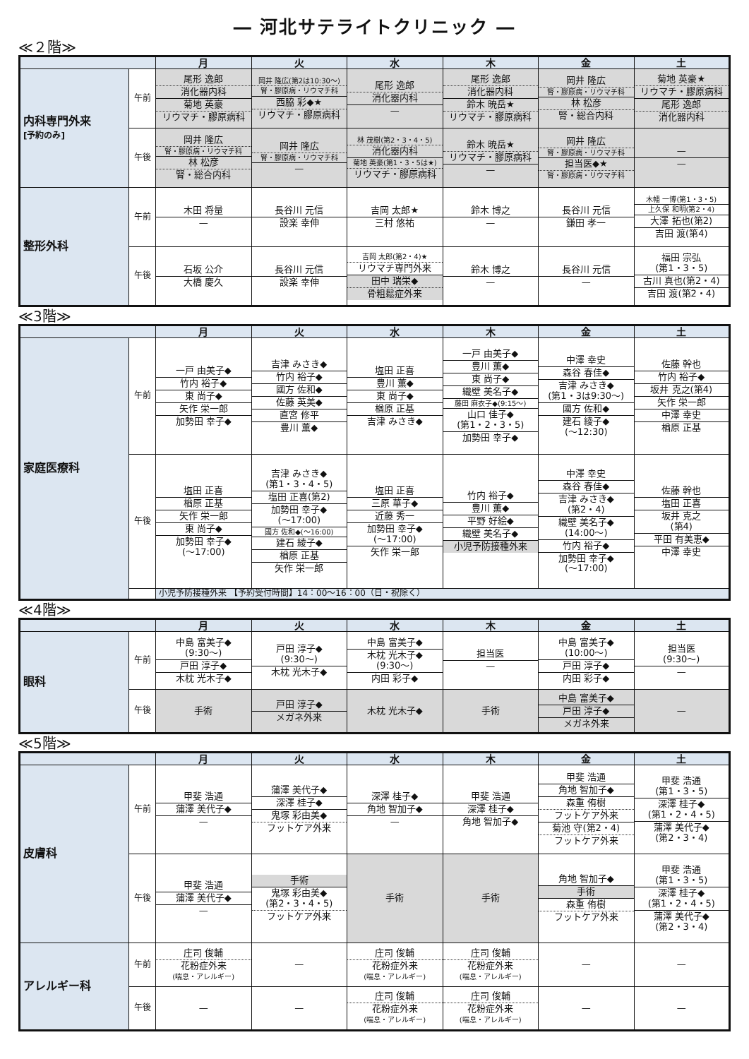― 河北サテライトクリニック ―
≪２階≫
| | | 月 | 火 | 水 | 木 | 金 | 土 |
| --- | --- | --- | --- | --- | --- | --- | --- |
| 内科専門外来 [予約のみ] | 午前 | 尾形 逸郎 消化器内科 菊地 英豪 リウマチ・膠原病科 | 岡井 隆広(第2は10:30〜) 腎・膠原病・リウマチ科 西脇 彩◆★ リウマチ・膠原病科 | 尾形 逸郎 消化器内科 — | 尾形 逸郎 消化器内科 鈴木 暁岳★ リウマチ・膠原病科 | 岡井 隆広 腎・膠原病・リウマチ科 林 松彦 腎・総合内科 | 菊地 英豪★ リウマチ・膠原病科 尾形 逸郎 消化器内科 |
| | 午後 | 岡井 隆広 腎・膠原病・リウマチ科 林 松彦 腎・総合内科 | 岡井 隆広 腎・膠原病・リウマチ科 — | 林 茂樹(第2・3・4・5) 消化器内科 菊地 英豪(第1・3・5は★) リウマチ・膠原病科 | 鈴木 暁岳★ リウマチ・膠原病科 — | 岡井 隆広 腎・膠原病・リウマチ科 担当医◆★ 腎・膠原病・リウマチ科 | — — |
| 整形外科 | 午前 | 木田 将量 — | 長谷川 元信 設楽 幸伸 | 吉岡 太郎★ 三村 悠祐 | 鈴木 博之 — | 長谷川 元信 鎌田 孝一 | 木幡 一博(第1・3・5) 上久保 和明(第2・4) 大澤 拓也(第2) 吉田 渡(第4) |
| | 午後 | 石坂 公介 大橋 慶久 | 長谷川 元信 設楽 幸伸 | 吉岡 太郎(第2・4)★ リウマチ専門外来 田中 瑞栄◆ 骨粗鬆症外来 | 鈴木 博之 — | 長谷川 元信 — | 福田 宗弘 (第1・3・5) 古川 真也(第2・4) 吉田 渡(第2・4) |
≪3階≫
| | | 月 | 火 | 水 | 木 | 金 | 土 |
| --- | --- | --- | --- | --- | --- | --- | --- |
| 家庭医療科 | 午前 | 一戸 由美子◆ 竹内 裕子◆ 東 尚子◆ 矢作 栄一郎 加勢田 幸子◆ | 吉津 みさき◆ 竹内 裕子◆ 國方 佐和◆ 佐藤 英美◆ 直宮 修平 豊川 薫◆ | 塩田 正喜 豊川 薫◆ 東 尚子◆ 楢原 正基 吉津 みさき◆ | 一戸 由美子◆ 豊川 薫◆ 東 尚子◆ 織壁 美名子◆ 藤田 麻衣子◆(9:15〜) 山口 佳子◆ (第1・2・3・5) 加勢田 幸子◆ | 中澤 幸史 森谷 春佳◆ 吉津 みさき◆ (第1・3は9:30〜) 國方 佐和◆ 建石 綾子◆ (〜12:30) | 佐藤 幹也 竹内 裕子◆ 坂井 克之(第4) 矢作 栄一郎 中澤 幸史 楢原 正基 |
| | 午後 | 塩田 正喜 楢原 正基 矢作 栄一郎 東 尚子◆ 加勢田 幸子◆ (〜17:00) | 吉津 みさき◆ (第1・3・4・5) 塩田 正喜(第2) 加勢田 幸子◆ (〜17:00) 國方 佐和◆(〜16:00) 建石 綾子◆ 楢原 正基 矢作 栄一郎 | 塩田 正喜 三原 華子◆ 近藤 秀一 加勢田 幸子◆ (〜17:00) 矢作 栄一郎 | 竹内 裕子◆ 豊川 薫◆ 平野 好絵◆ 織壁 美名子◆ 小児予防接種外来 | 中澤 幸史 森谷 春佳◆ 吉津 みさき◆ (第2・4) 織壁 美名子◆ (14:00〜) 竹内 裕子◆ 加勢田 幸子◆ (〜17:00) | 佐藤 幹也 塩田 正喜 坂井 克之 (第4) 平田 有美恵◆ 中澤 幸史 |
| | | 小児予防接種外来 【予約受付時間】14：00〜16：00（日・祝除く） | | | | | |
≪4階≫
| | | 月 | 火 | 水 | 木 | 金 | 土 |
| --- | --- | --- | --- | --- | --- | --- | --- |
| 眼科 | 午前 | 中島 富美子◆ (9:30〜) 戸田 淳子◆ 木枕 光木子◆ | 戸田 淳子◆ (9:30〜) 木枕 光木子◆ | 中島 富美子◆ 木枕 光木子◆ (9:30〜) 内田 彩子◆ | 担当医 — | 中島 富美子◆ (10:00〜) 戸田 淳子◆ 内田 彩子◆ | 担当医 (9:30〜) — |
| | 午後 | 手術 | 戸田 淳子◆ メガネ外来 | 木枕 光木子◆ | 手術 | 中島 富美子◆ 戸田 淳子◆ メガネ外来 | — |
≪5階≫
| | | 月 | 火 | 水 | 木 | 金 | 土 |
| --- | --- | --- | --- | --- | --- | --- | --- |
| 皮膚科 | 午前 | 甲斐 浩通 蒲澤 美代子◆ — | 蒲澤 美代子◆ 深澤 桂子◆ 鬼塚 彩由美◆ フットケア外来 | 深澤 桂子◆ 角地 智加子◆ — | 甲斐 浩通 深澤 桂子◆ 角地 智加子◆ | 甲斐 浩通 角地 智加子◆ 森重 侑樹 フットケア外来 菊池 守(第2・4) フットケア外来 | 甲斐 浩通 (第1・3・5) 深澤 桂子◆ (第1・2・4・5) 蒲澤 美代子◆ (第2・3・4) |
| | 午後 | 甲斐 浩通 蒲澤 美代子◆ — | 手術 鬼塚 彩由美◆ (第2・3・4・5) フットケア外来 | 手術 | 手術 | 角地 智加子◆ 手術 森重 侑樹 フットケア外来 | 甲斐 浩通 (第1・3・5) 深澤 桂子◆ (第1・2・4・5) 蒲澤 美代子◆ (第2・3・4) |
| アレルギー科 | 午前 | 庄司 俊輔 花粉症外来 (喘息・アレルギー) | — | 庄司 俊輔 花粉症外来 (喘息・アレルギー) | 庄司 俊輔 花粉症外来 (喘息・アレルギー) | — | — |
| | 午後 | — | — | 庄司 俊輔 花粉症外来 (喘息・アレルギー) | 庄司 俊輔 花粉症外来 (喘息・アレルギー) | — | — |